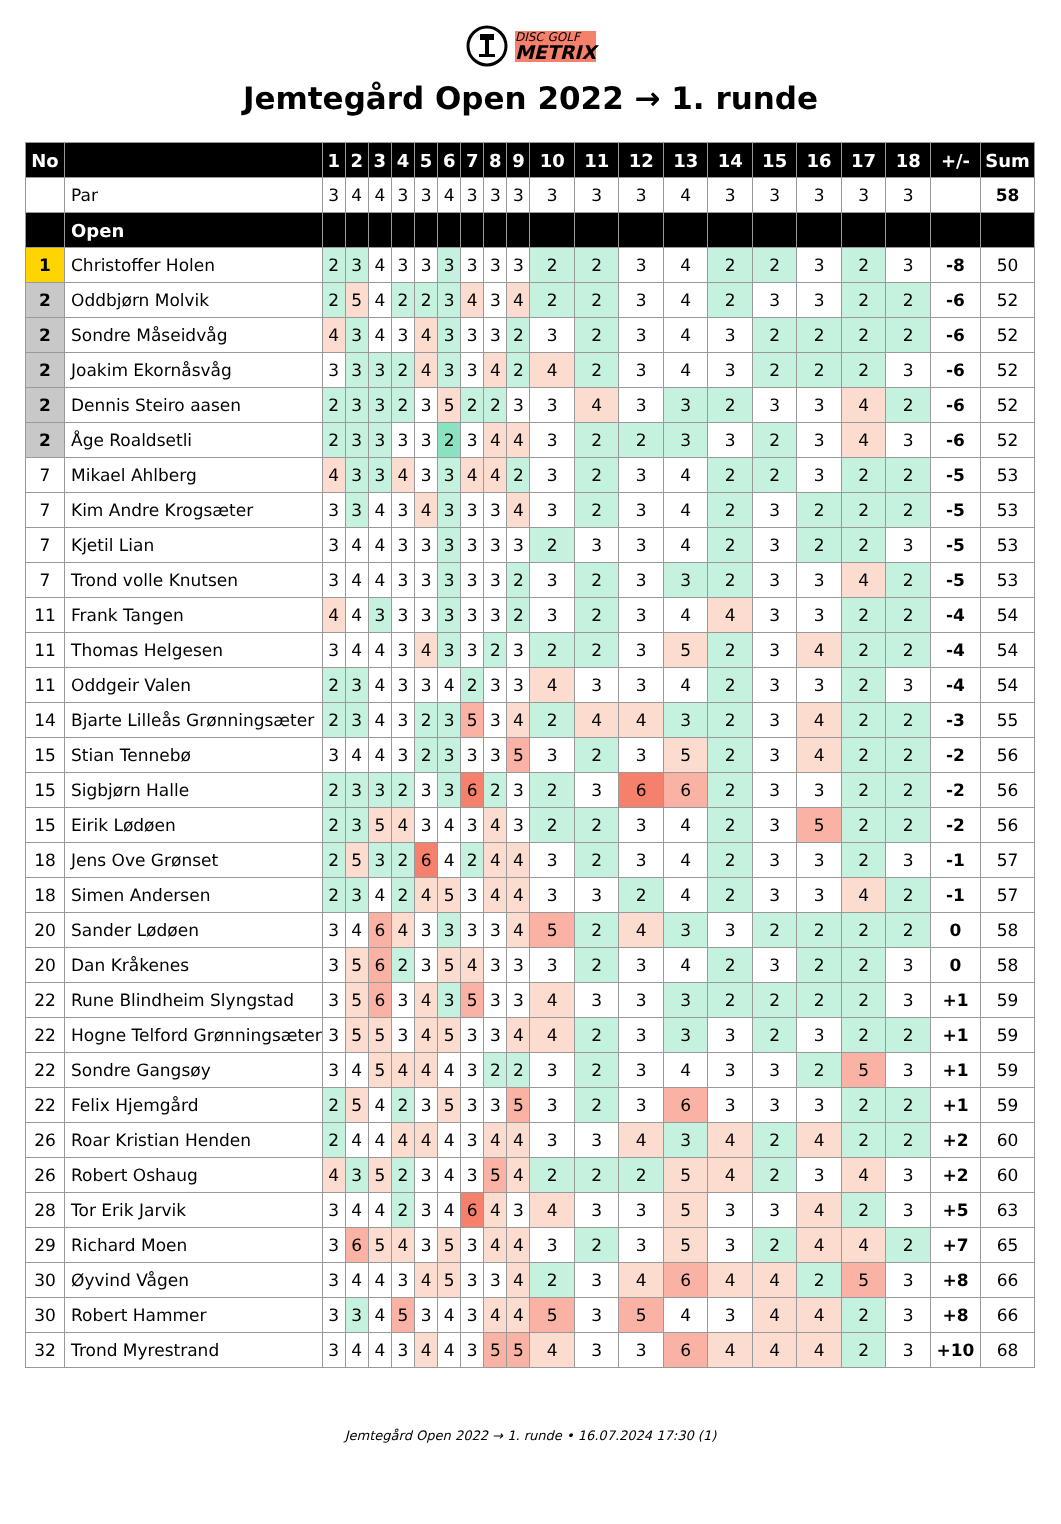DISC GOLF
METRIX
Jemtegård Open 2022 → 1. runde
| No | | 1 | 2 | 3 | 4 | 5 | 6 | 7 | 8 | 9 | 10 | 11 | 12 | 13 | 14 | 15 | 16 | 17 | 18 | +/- | Sum |
| --- | --- | --- | --- | --- | --- | --- | --- | --- | --- | --- | --- | --- | --- | --- | --- | --- | --- | --- | --- | --- | --- |
| | Par | 3 | 4 | 4 | 3 | 3 | 4 | 3 | 3 | 3 | 3 | 3 | 3 | 4 | 3 | 3 | 3 | 3 | 3 | | 58 |
| | Open | | | | | | | | | | | | | | | | | | | | |
| 1 | Christoffer Holen | 2 | 3 | 4 | 3 | 3 | 3 | 3 | 3 | 3 | 2 | 2 | 3 | 4 | 2 | 2 | 3 | 2 | 3 | -8 | 50 |
| 2 | Oddbjørn Molvik | 2 | 5 | 4 | 2 | 2 | 3 | 4 | 3 | 4 | 2 | 2 | 3 | 4 | 2 | 3 | 3 | 2 | 2 | -6 | 52 |
| 2 | Sondre Måseidvåg | 4 | 3 | 4 | 3 | 4 | 3 | 3 | 3 | 2 | 3 | 2 | 3 | 4 | 3 | 2 | 2 | 2 | 2 | -6 | 52 |
| 2 | Joakim Ekornåsvåg | 3 | 3 | 3 | 2 | 4 | 3 | 3 | 4 | 2 | 4 | 2 | 3 | 4 | 3 | 2 | 2 | 2 | 3 | -6 | 52 |
| 2 | Dennis Steiro aasen | 2 | 3 | 3 | 2 | 3 | 5 | 2 | 2 | 3 | 3 | 4 | 3 | 3 | 2 | 3 | 3 | 4 | 2 | -6 | 52 |
| 2 | Åge Roaldsetli | 2 | 3 | 3 | 3 | 3 | 2 | 3 | 4 | 4 | 3 | 2 | 2 | 3 | 3 | 2 | 3 | 4 | 3 | -6 | 52 |
| 7 | Mikael Ahlberg | 4 | 3 | 3 | 4 | 3 | 3 | 4 | 4 | 2 | 3 | 2 | 3 | 4 | 2 | 2 | 3 | 2 | 2 | -5 | 53 |
| 7 | Kim Andre Krogsæter | 3 | 3 | 4 | 3 | 4 | 3 | 3 | 3 | 4 | 3 | 2 | 3 | 4 | 2 | 3 | 2 | 2 | 2 | -5 | 53 |
| 7 | Kjetil Lian | 3 | 4 | 4 | 3 | 3 | 3 | 3 | 3 | 3 | 2 | 3 | 3 | 4 | 2 | 3 | 2 | 2 | 3 | -5 | 53 |
| 7 | Trond volle Knutsen | 3 | 4 | 4 | 3 | 3 | 3 | 3 | 3 | 2 | 3 | 2 | 3 | 3 | 2 | 3 | 3 | 4 | 2 | -5 | 53 |
| 11 | Frank Tangen | 4 | 4 | 3 | 3 | 3 | 3 | 3 | 3 | 2 | 3 | 2 | 3 | 4 | 4 | 3 | 3 | 2 | 2 | -4 | 54 |
| 11 | Thomas Helgesen | 3 | 4 | 4 | 3 | 4 | 3 | 3 | 2 | 3 | 2 | 2 | 3 | 5 | 2 | 3 | 4 | 2 | 2 | -4 | 54 |
| 11 | Oddgeir Valen | 2 | 3 | 4 | 3 | 3 | 4 | 2 | 3 | 3 | 4 | 3 | 3 | 4 | 2 | 3 | 3 | 2 | 3 | -4 | 54 |
| 14 | Bjarte Lilleås Grønningsæter | 2 | 3 | 4 | 3 | 2 | 3 | 5 | 3 | 4 | 2 | 4 | 4 | 3 | 2 | 3 | 4 | 2 | 2 | -3 | 55 |
| 15 | Stian Tennebø | 3 | 4 | 4 | 3 | 2 | 3 | 3 | 3 | 5 | 3 | 2 | 3 | 5 | 2 | 3 | 4 | 2 | 2 | -2 | 56 |
| 15 | Sigbjørn Halle | 2 | 3 | 3 | 2 | 3 | 3 | 6 | 2 | 3 | 2 | 3 | 6 | 6 | 2 | 3 | 3 | 2 | 2 | -2 | 56 |
| 15 | Eirik Lødøen | 2 | 3 | 5 | 4 | 3 | 4 | 3 | 4 | 3 | 2 | 2 | 3 | 4 | 2 | 3 | 5 | 2 | 2 | -2 | 56 |
| 18 | Jens Ove Grønset | 2 | 5 | 3 | 2 | 6 | 4 | 2 | 4 | 4 | 3 | 2 | 3 | 4 | 2 | 3 | 3 | 2 | 3 | -1 | 57 |
| 18 | Simen Andersen | 2 | 3 | 4 | 2 | 4 | 5 | 3 | 4 | 4 | 3 | 3 | 2 | 4 | 2 | 3 | 3 | 4 | 2 | -1 | 57 |
| 20 | Sander Lødøen | 3 | 4 | 6 | 4 | 3 | 3 | 3 | 3 | 4 | 5 | 2 | 4 | 3 | 3 | 2 | 2 | 2 | 2 | 0 | 58 |
| 20 | Dan Kråkenes | 3 | 5 | 6 | 2 | 3 | 5 | 4 | 3 | 3 | 3 | 2 | 3 | 4 | 2 | 3 | 2 | 2 | 3 | 0 | 58 |
| 22 | Rune Blindheim Slyngstad | 3 | 5 | 6 | 3 | 4 | 3 | 5 | 3 | 3 | 4 | 3 | 3 | 3 | 2 | 2 | 2 | 2 | 3 | +1 | 59 |
| 22 | Hogne Telford Grønningsæter | 3 | 5 | 5 | 3 | 4 | 5 | 3 | 3 | 4 | 4 | 2 | 3 | 3 | 3 | 2 | 3 | 2 | 2 | +1 | 59 |
| 22 | Sondre Gangsøy | 3 | 4 | 5 | 4 | 4 | 4 | 3 | 2 | 2 | 3 | 2 | 3 | 4 | 3 | 3 | 2 | 5 | 3 | +1 | 59 |
| 22 | Felix Hjemgård | 2 | 5 | 4 | 2 | 3 | 5 | 3 | 3 | 5 | 3 | 2 | 3 | 6 | 3 | 3 | 3 | 2 | 2 | +1 | 59 |
| 26 | Roar Kristian Henden | 2 | 4 | 4 | 4 | 4 | 4 | 3 | 4 | 4 | 3 | 3 | 4 | 3 | 4 | 2 | 4 | 2 | 2 | +2 | 60 |
| 26 | Robert Oshaug | 4 | 3 | 5 | 2 | 3 | 4 | 3 | 5 | 4 | 2 | 2 | 2 | 5 | 4 | 2 | 3 | 4 | 3 | +2 | 60 |
| 28 | Tor Erik Jarvik | 3 | 4 | 4 | 2 | 3 | 4 | 6 | 4 | 3 | 4 | 3 | 3 | 5 | 3 | 3 | 4 | 2 | 3 | +5 | 63 |
| 29 | Richard Moen | 3 | 6 | 5 | 4 | 3 | 5 | 3 | 4 | 4 | 3 | 2 | 3 | 5 | 3 | 2 | 4 | 4 | 2 | +7 | 65 |
| 30 | Øyvind Vågen | 3 | 4 | 4 | 3 | 4 | 5 | 3 | 3 | 4 | 2 | 3 | 4 | 6 | 4 | 4 | 2 | 5 | 3 | +8 | 66 |
| 30 | Robert Hammer | 3 | 3 | 4 | 5 | 3 | 4 | 3 | 4 | 4 | 5 | 3 | 5 | 4 | 3 | 4 | 4 | 2 | 3 | +8 | 66 |
| 32 | Trond Myrestrand | 3 | 4 | 4 | 3 | 4 | 4 | 3 | 5 | 5 | 4 | 3 | 3 | 6 | 4 | 4 | 4 | 2 | 3 | +10 | 68 |
Jemtegård Open 2022 → 1. runde • 16.07.2024 17:30 (1)